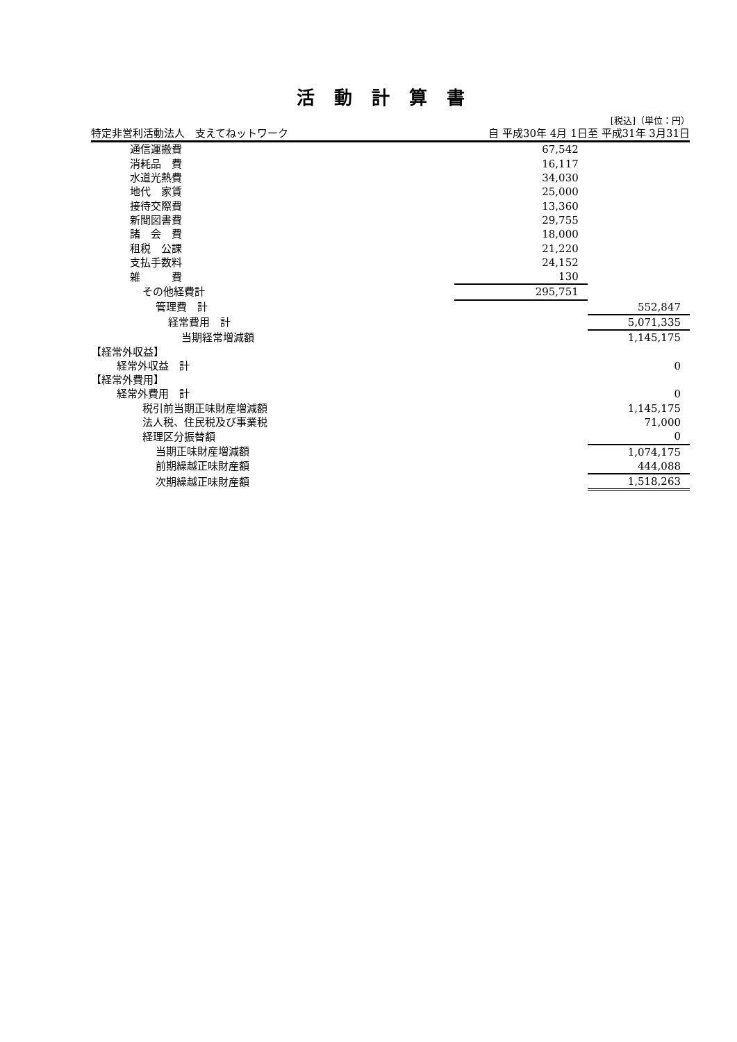活動計算書
[税込]（単位：円）
| 特定非営利活動法人 支えてねットワーク | 自 平成30年 4月 1日 | 至 平成31年 3月31日 |
| 通信運搬費 | 67,542 | |
| 消耗品 費 | 16,117 | |
| 水道光熱費 | 34,030 | |
| 地代 家賃 | 25,000 | |
| 接待交際費 | 13,360 | |
| 新聞図書費 | 29,755 | |
| 諸 会 費 | 18,000 | |
| 租税 公課 | 21,220 | |
| 支払手数料 | 24,152 | |
| 雑 費 | 130 | |
| その他経費計 | 295,751 | |
| 管理費 計 | | 552,847 |
| 経常費用 計 | | 5,071,335 |
| 当期経常増減額 | | 1,145,175 |
| 【経常外収益】 | | |
| 経常外収益 計 | | 0 |
| 【経常外費用】 | | |
| 経常外費用 計 | | 0 |
| 税引前当期正味財産増減額 | | 1,145,175 |
| 法人税、住民税及び事業税 | | 71,000 |
| 経理区分振替額 | | 0 |
| 当期正味財産増減額 | | 1,074,175 |
| 前期繰越正味財産額 | | 444,088 |
| 次期繰越正味財産額 | | 1,518,263 |